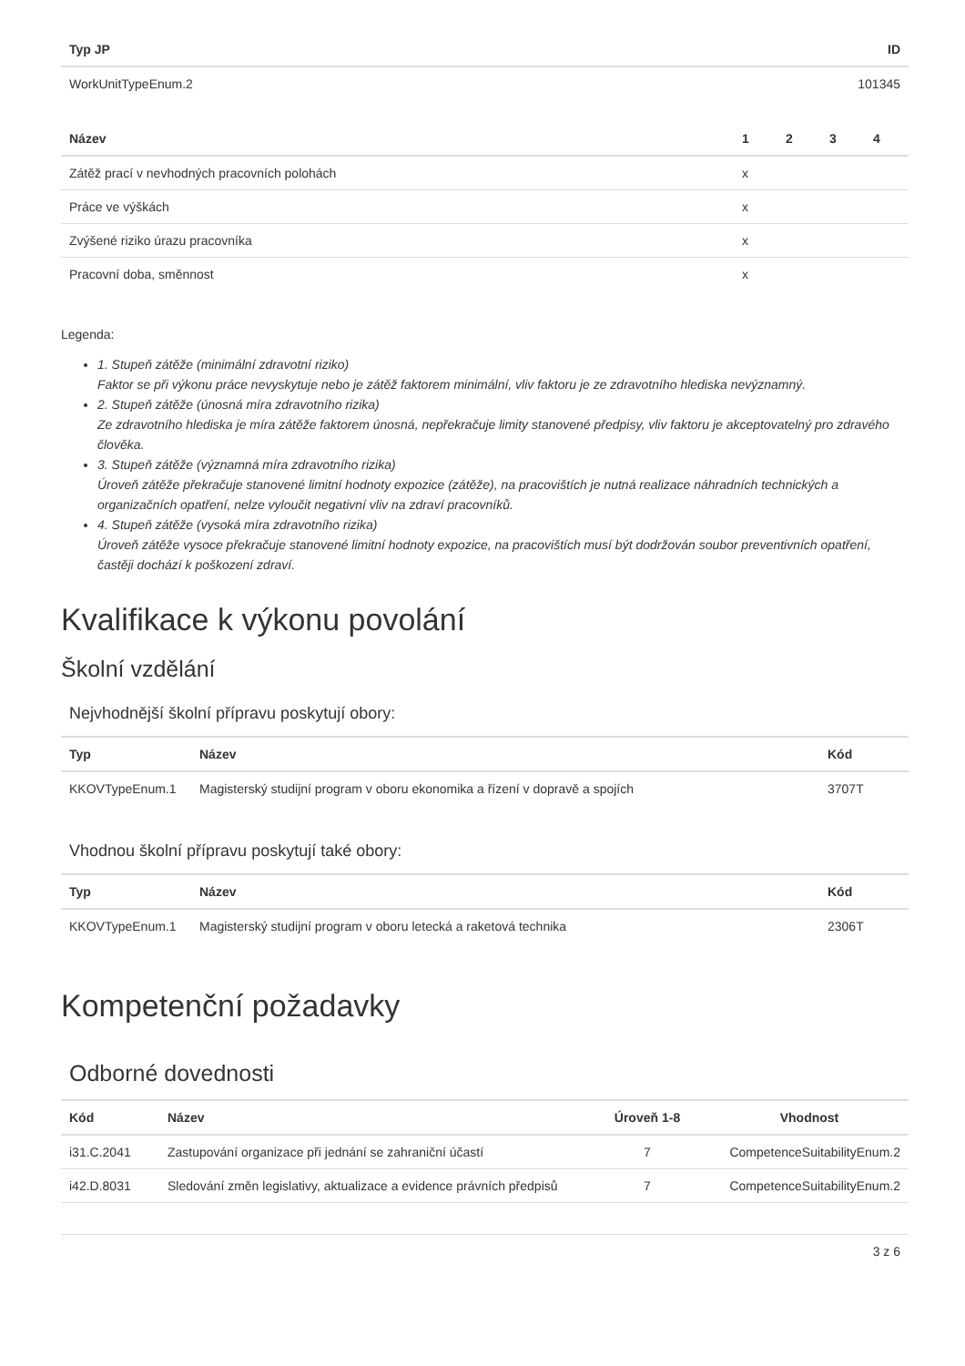| Typ JP | ID |
| --- | --- |
| WorkUnitTypeEnum.2 | 101345 |
| Název | 1 | 2 | 3 | 4 |
| --- | --- | --- | --- | --- |
| Zátěž prací v nevhodných pracovních polohách | x | | | |
| Práce ve výškách | x | | | |
| Zvýšené riziko úrazu pracovníka | x | | | |
| Pracovní doba, směnnost | x | | | |
Legenda:
1. Stupeň zátěže (minimální zdravotní riziko)
Faktor se při výkonu práce nevyskytuje nebo je zátěž faktorem minimální, vliv faktoru je ze zdravotního hlediska nevýznamný.
2. Stupeň zátěže (únosná míra zdravotního rizika)
Ze zdravotního hlediska je míra zátěže faktorem únosná, nepřekračuje limity stanovené předpisy, vliv faktoru je akceptovatelný pro zdravého člověka.
3. Stupeň zátěže (významná míra zdravotního rizika)
Úroveň zátěže překračuje stanovené limitní hodnoty expozice (zátěže), na pracovištích je nutná realizace náhradních technických a organizačních opatření, nelze vyloučit negativní vliv na zdraví pracovníků.
4. Stupeň zátěže (vysoká míra zdravotního rizika)
Úroveň zátěže vysoce překračuje stanovené limitní hodnoty expozice, na pracovištích musí být dodržován soubor preventivních opatření, častěji dochází k poškození zdraví.
Kvalifikace k výkonu povolání
Školní vzdělání
Nejvhodnější školní přípravu poskytují obory:
| Typ | Název | Kód |
| --- | --- | --- |
| KKOVTypeEnum.1 | Magisterský studijní program v oboru ekonomika a řízení v dopravě a spojích | 3707T |
Vhodnou školní přípravu poskytují také obory:
| Typ | Název | Kód |
| --- | --- | --- |
| KKOVTypeEnum.1 | Magisterský studijní program v oboru letecká a raketová technika | 2306T |
Kompetenční požadavky
Odborné dovednosti
| Kód | Název | Úroveň 1-8 | Vhodnost |
| --- | --- | --- | --- |
| i31.C.2041 | Zastupování organizace při jednání se zahraniční účastí | 7 | CompetenceSuitabilityEnum.2 |
| i42.D.8031 | Sledování změn legislativy, aktualizace a evidence právních předpisů | 7 | CompetenceSuitabilityEnum.2 |
3 z 6